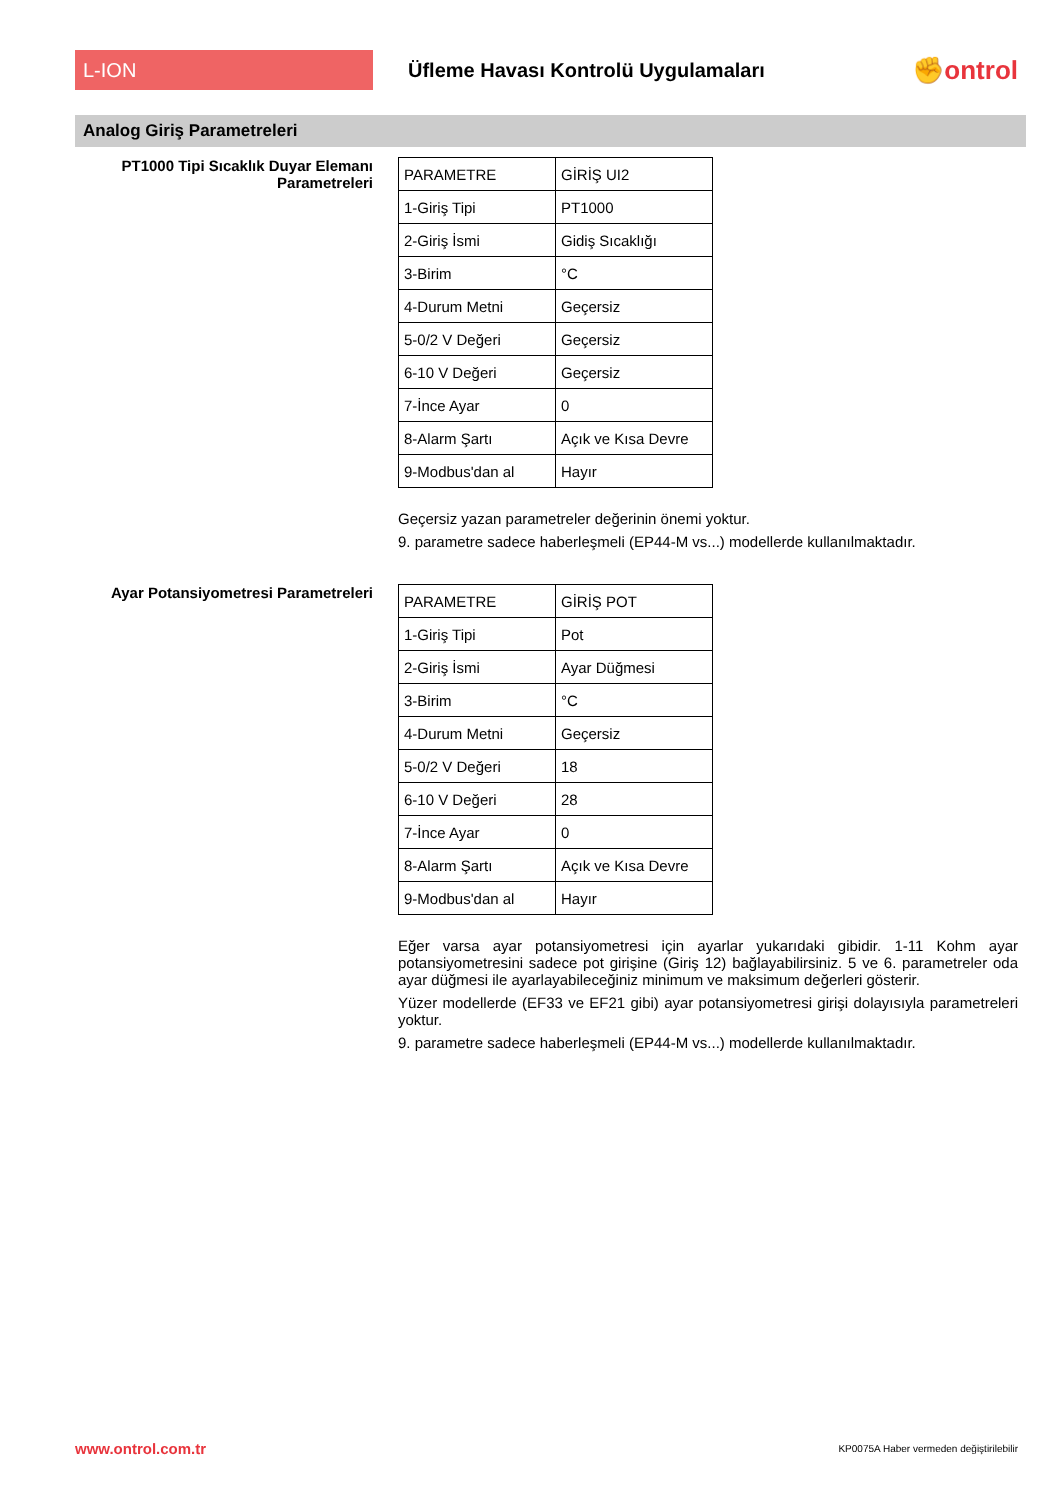L-ION
Üfleme Havası Kontrolü Uygulamaları
✊ontrol
Analog Giriş Parametreleri
PT1000 Tipi Sıcaklık Duyar Elemanı Parametreleri
| PARAMETRE | GİRİŞ UI2 |
| 1-Giriş Tipi | PT1000 |
| 2-Giriş İsmi | Gidiş Sıcaklığı |
| 3-Birim | °C |
| 4-Durum Metni | Geçersiz |
| 5-0/2 V Değeri | Geçersiz |
| 6-10 V Değeri | Geçersiz |
| 7-İnce Ayar | 0 |
| 8-Alarm Şartı | Açık ve Kısa Devre |
| 9-Modbus'dan al | Hayır |
Geçersiz yazan parametreler değerinin önemi yoktur.
9. parametre sadece haberleşmeli (EP44-M vs...) modellerde kullanılmaktadır.
Ayar Potansiyometresi Parametreleri
| PARAMETRE | GİRİŞ POT |
| 1-Giriş Tipi | Pot |
| 2-Giriş İsmi | Ayar Düğmesi |
| 3-Birim | °C |
| 4-Durum Metni | Geçersiz |
| 5-0/2 V Değeri | 18 |
| 6-10 V Değeri | 28 |
| 7-İnce Ayar | 0 |
| 8-Alarm Şartı | Açık ve Kısa Devre |
| 9-Modbus'dan al | Hayır |
Eğer varsa ayar potansiyometresi için ayarlar yukarıdaki gibidir. 1-11 Kohm ayar potansiyometresini sadece pot girişine (Giriş 12) bağlayabilirsiniz. 5 ve 6. parametreler oda ayar düğmesi ile ayarlayabileceğiniz minimum ve maksimum değerleri gösterir.
Yüzer modellerde (EF33 ve EF21 gibi) ayar potansiyometresi girişi dolayısıyla parametreleri yoktur.
9. parametre sadece haberleşmeli (EP44-M vs...) modellerde kullanılmaktadır.
www.ontrol.com.tr KP0075A Haber vermeden değiştirilebilir